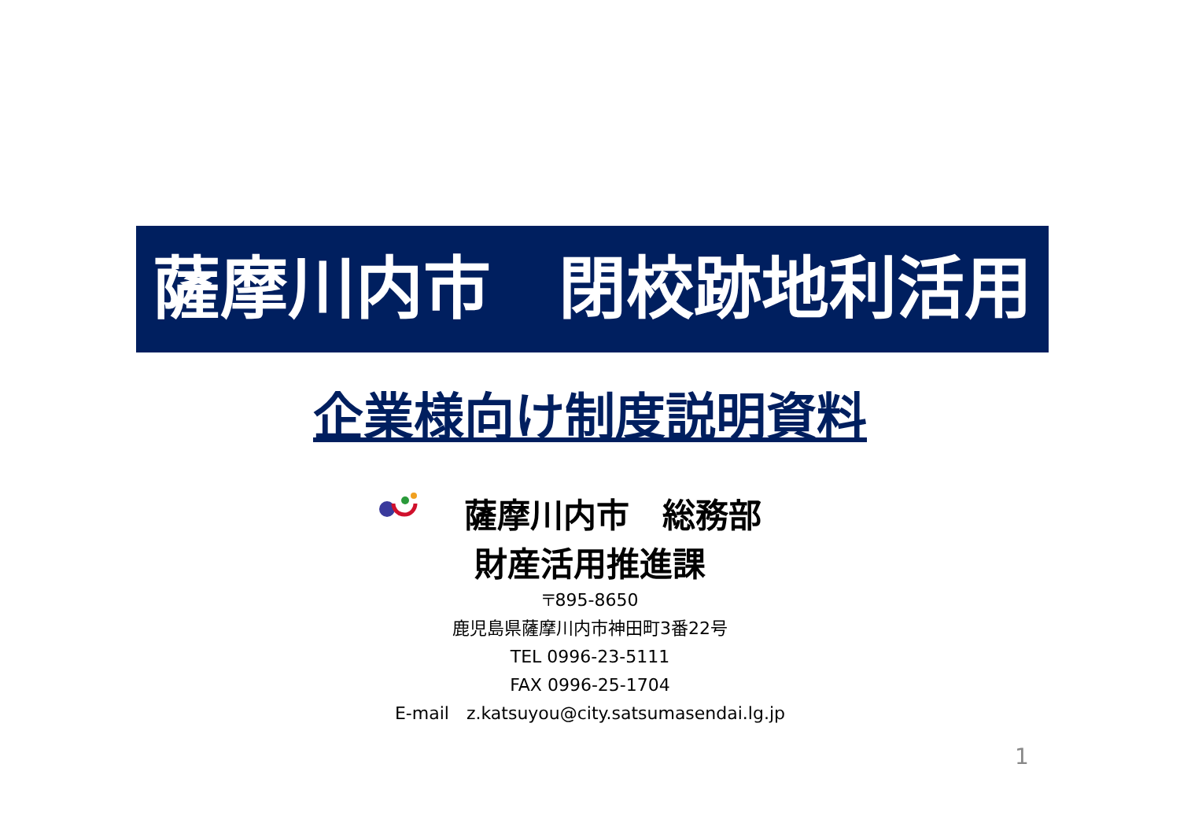薩摩川内市　閉校跡地利活用
企業様向け制度説明資料
薩摩川内市　総務部
財産活用推進課
〒895-8650
鹿児島県薩摩川内市神田町3番22号
TEL 0996-23-5111
FAX 0996-25-1704
E-mail　z.katsuyou@city.satsumasendai.lg.jp
1